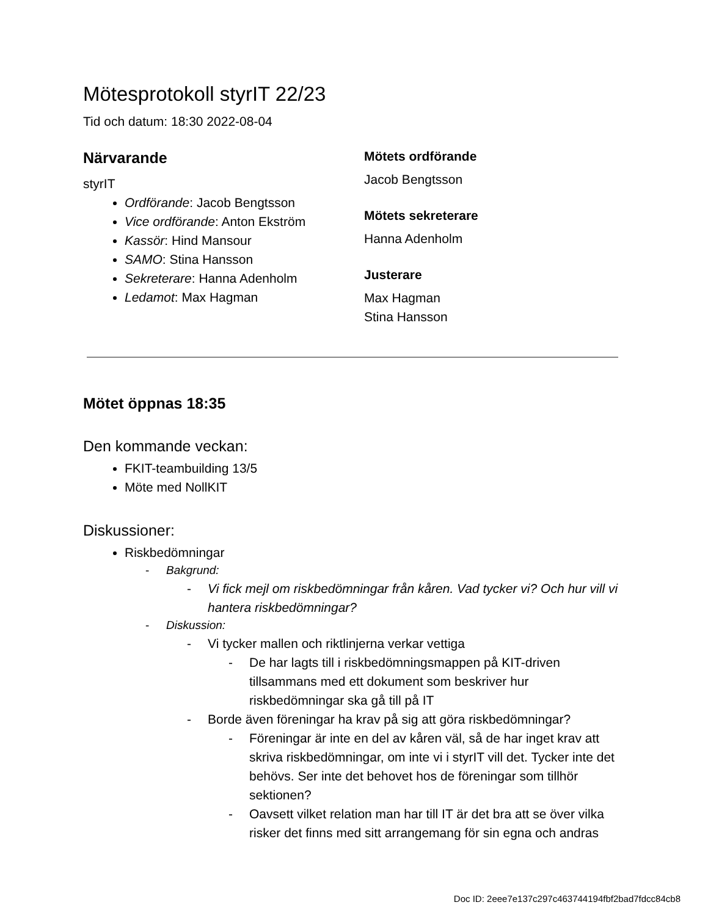Mötesprotokoll styrIT 22/23
Tid och datum: 18:30 2022-08-04
Närvarande
styrIT
Ordförande: Jacob Bengtsson
Vice ordförande: Anton Ekström
Kassör: Hind Mansour
SAMO: Stina Hansson
Sekreterare: Hanna Adenholm
Ledamot: Max Hagman
Mötets ordförande
Jacob Bengtsson
Mötets sekreterare
Hanna Adenholm
Justerare
Max Hagman
Stina Hansson
Mötet öppnas 18:35
Den kommande veckan:
FKIT-teambuilding 13/5
Möte med NollKIT
Diskussioner:
Riskbedömningar
- Bakgrund:
- Vi fick mejl om riskbedömningar från kåren. Vad tycker vi? Och hur vill vi hantera riskbedömningar?
- Diskussion:
- Vi tycker mallen och riktlinjerna verkar vettiga
- De har lagts till i riskbedömningsmappen på KIT-driven tillsammans med ett dokument som beskriver hur riskbedömningar ska gå till på IT
- Borde även föreningar ha krav på sig att göra riskbedömningar?
- Föreningar är inte en del av kåren väl, så de har inget krav att skriva riskbedömningar, om inte vi i styrIT vill det. Tycker inte det behövs. Ser inte det behovet hos de föreningar som tillhör sektionen?
- Oavsett vilket relation man har till IT är det bra att se över vilka risker det finns med sitt arrangemang för sin egna och andras
Doc ID: 2eee7e137c297c463744194fbf2bad7fdcc84cb8